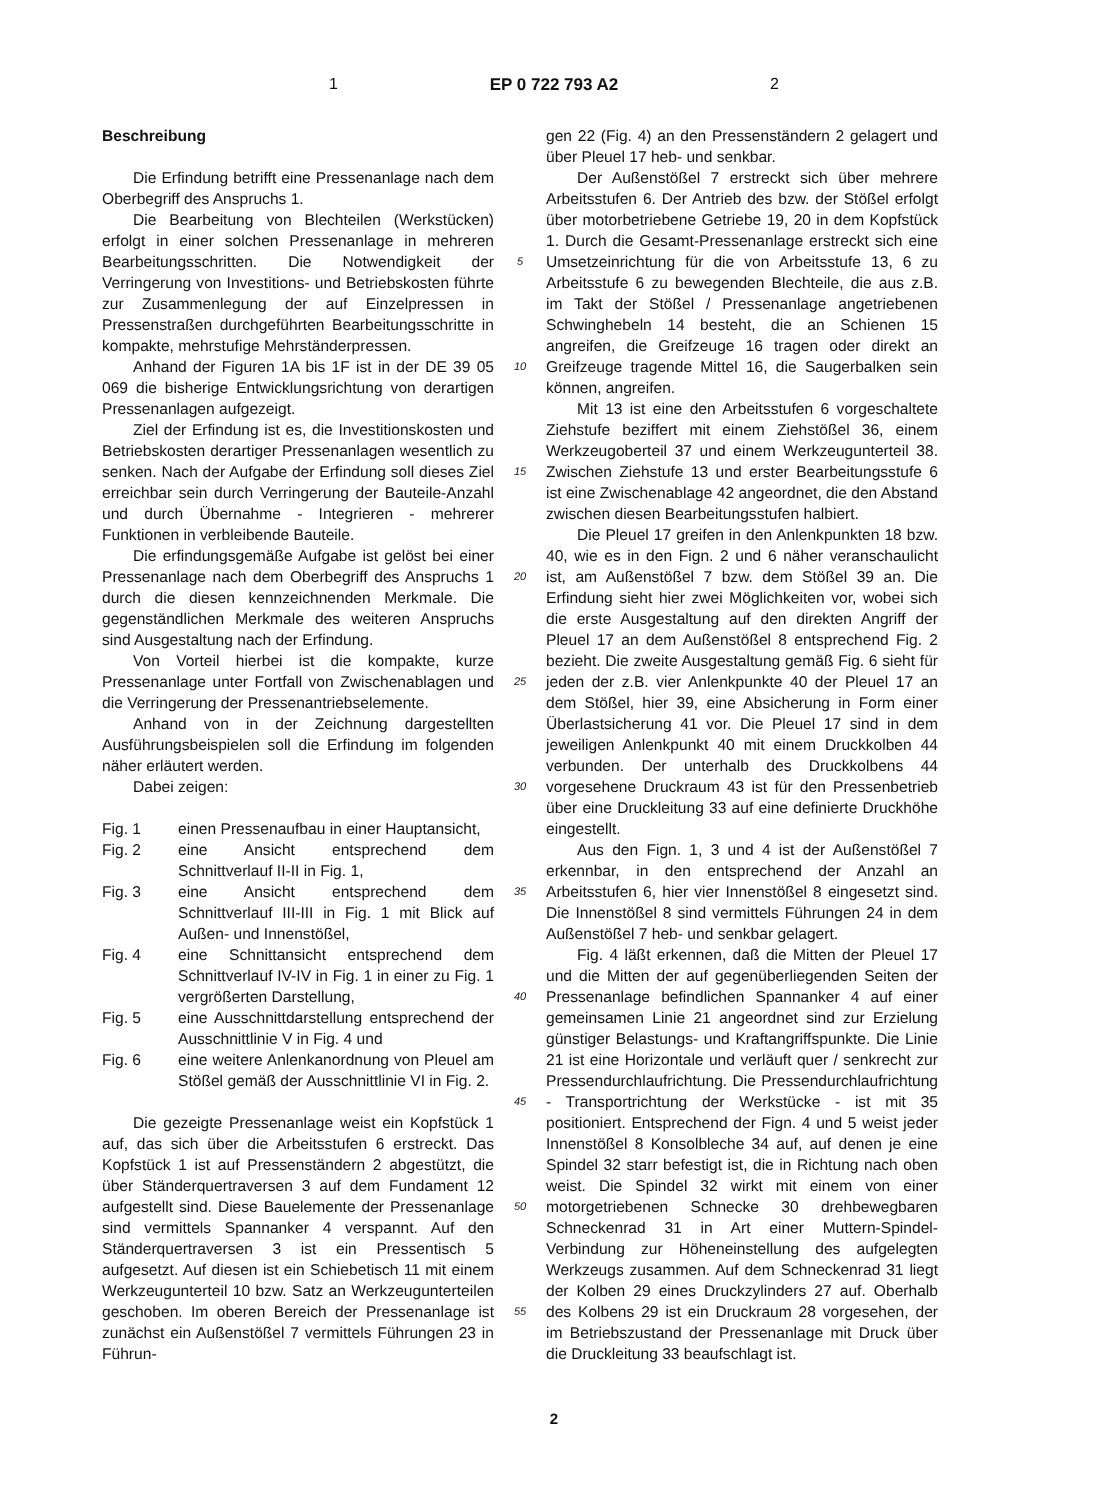1 EP 0 722 793 A2 2
Beschreibung
Die Erfindung betrifft eine Pressenanlage nach dem Oberbegriff des Anspruchs 1.
Die Bearbeitung von Blechteilen (Werkstücken) erfolgt in einer solchen Pressenanlage in mehreren Bearbeitungsschritten. Die Notwendigkeit der Verringerung von Investitions- und Betriebskosten führte zur Zusammenlegung der auf Einzelpressen in Pressenstraßen durchgeführten Bearbeitungsschritte in kompakte, mehrstufige Mehrständerpressen.
Anhand der Figuren 1A bis 1F ist in der DE 39 05 069 die bisherige Entwicklungsrichtung von derartigen Pressenanlagen aufgezeigt.
Ziel der Erfindung ist es, die Investitionskosten und Betriebskosten derartiger Pressenanlagen wesentlich zu senken. Nach der Aufgabe der Erfindung soll dieses Ziel erreichbar sein durch Verringerung der Bauteile-Anzahl und durch Übernahme - Integrieren - mehrerer Funktionen in verbleibende Bauteile.
Die erfindungsgemäße Aufgabe ist gelöst bei einer Pressenanlage nach dem Oberbegriff des Anspruchs 1 durch die diesen kennzeichnenden Merkmale. Die gegenständlichen Merkmale des weiteren Anspruchs sind Ausgestaltung nach der Erfindung.
Von Vorteil hierbei ist die kompakte, kurze Pressenanlage unter Fortfall von Zwischenablagen und die Verringerung der Pressenantriebselemente.
Anhand von in der Zeichnung dargestellten Ausführungsbeispielen soll die Erfindung im folgenden näher erläutert werden.
Dabei zeigen:
Fig. 1 einen Pressenaufbau in einer Hauptansicht,
Fig. 2 eine Ansicht entsprechend dem Schnittverlauf II-II in Fig. 1,
Fig. 3 eine Ansicht entsprechend dem Schnittverlauf III-III in Fig. 1 mit Blick auf Außen- und Innenstößel,
Fig. 4 eine Schnittansicht entsprechend dem Schnittverlauf IV-IV in Fig. 1 in einer zu Fig. 1 vergrößerten Darstellung,
Fig. 5 eine Ausschnittdarstellung entsprechend der Ausschnittlinie V in Fig. 4 und
Fig. 6 eine weitere Anlenkanordnung von Pleuel am Stößel gemäß der Ausschnittlinie VI in Fig. 2.
Die gezeigte Pressenanlage weist ein Kopfstück 1 auf, das sich über die Arbeitsstufen 6 erstreckt. Das Kopfstück 1 ist auf Pressenständern 2 abgestützt, die über Ständerquertraversen 3 auf dem Fundament 12 aufgestellt sind. Diese Bauelemente der Pressenanlage sind vermittels Spannanker 4 verspannt. Auf den Ständerquertraversen 3 ist ein Pressentisch 5 aufgesetzt. Auf diesen ist ein Schiebetisch 11 mit einem Werkzeugunterteil 10 bzw. Satz an Werkzeugunterteilen geschoben. Im oberen Bereich der Pressenanlage ist zunächst ein Außenstößel 7 vermittels Führungen 23 in Führun-
5
10
15
20
25
30
35
40
45
50
55
gen 22 (Fig. 4) an den Pressenständern 2 gelagert und über Pleuel 17 heb- und senkbar.
Der Außenstößel 7 erstreckt sich über mehrere Arbeitsstufen 6. Der Antrieb des bzw. der Stößel erfolgt über motorbetriebene Getriebe 19, 20 in dem Kopfstück 1. Durch die Gesamt-Pressenanlage erstreckt sich eine Umsetzeinrichtung für die von Arbeitsstufe 13, 6 zu Arbeitsstufe 6 zu bewegenden Blechteile, die aus z.B. im Takt der Stößel / Pressenanlage angetriebenen Schwinghebeln 14 besteht, die an Schienen 15 angreifen, die Greifzeuge 16 tragen oder direkt an Greifzeuge tragende Mittel 16, die Saugerbalken sein können, angreifen.
Mit 13 ist eine den Arbeitsstufen 6 vorgeschaltete Ziehstufe beziffert mit einem Ziehstößel 36, einem Werkzeugoberteil 37 und einem Werkzeugunterteil 38. Zwischen Ziehstufe 13 und erster Bearbeitungsstufe 6 ist eine Zwischenablage 42 angeordnet, die den Abstand zwischen diesen Bearbeitungsstufen halbiert.
Die Pleuel 17 greifen in den Anlenkpunkten 18 bzw. 40, wie es in den Fign. 2 und 6 näher veranschaulicht ist, am Außenstößel 7 bzw. dem Stößel 39 an. Die Erfindung sieht hier zwei Möglichkeiten vor, wobei sich die erste Ausgestaltung auf den direkten Angriff der Pleuel 17 an dem Außenstößel 8 entsprechend Fig. 2 bezieht. Die zweite Ausgestaltung gemäß Fig. 6 sieht für jeden der z.B. vier Anlenkpunkte 40 der Pleuel 17 an dem Stößel, hier 39, eine Absicherung in Form einer Überlastsicherung 41 vor. Die Pleuel 17 sind in dem jeweiligen Anlenkpunkt 40 mit einem Druckkolben 44 verbunden. Der unterhalb des Druckkolbens 44 vorgesehene Druckraum 43 ist für den Pressenbetrieb über eine Druckleitung 33 auf eine definierte Druckhöhe eingestellt.
Aus den Fign. 1, 3 und 4 ist der Außenstößel 7 erkennbar, in den entsprechend der Anzahl an Arbeitsstufen 6, hier vier Innenstößel 8 eingesetzt sind. Die Innenstößel 8 sind vermittels Führungen 24 in dem Außenstößel 7 heb- und senkbar gelagert.
Fig. 4 läßt erkennen, daß die Mitten der Pleuel 17 und die Mitten der auf gegenüberliegenden Seiten der Pressenanlage befindlichen Spannanker 4 auf einer gemeinsamen Linie 21 angeordnet sind zur Erzielung günstiger Belastungs- und Kraftangriffspunkte. Die Linie 21 ist eine Horizontale und verläuft quer / senkrecht zur Pressendurchlaufrichtung. Die Pressendurchlaufrichtung - Transportrichtung der Werkstücke - ist mit 35 positioniert. Entsprechend der Fign. 4 und 5 weist jeder Innenstößel 8 Konsolbleche 34 auf, auf denen je eine Spindel 32 starr befestigt ist, die in Richtung nach oben weist. Die Spindel 32 wirkt mit einem von einer motorgetriebenen Schnecke 30 drehbewegbaren Schneckenrad 31 in Art einer Muttern-Spindel-Verbindung zur Höheneinstellung des aufgelegten Werkzeugs zusammen. Auf dem Schneckenrad 31 liegt der Kolben 29 eines Druckzylinders 27 auf. Oberhalb des Kolbens 29 ist ein Druckraum 28 vorgesehen, der im Betriebszustand der Pressenanlage mit Druck über die Druckleitung 33 beaufschlagt ist.
2